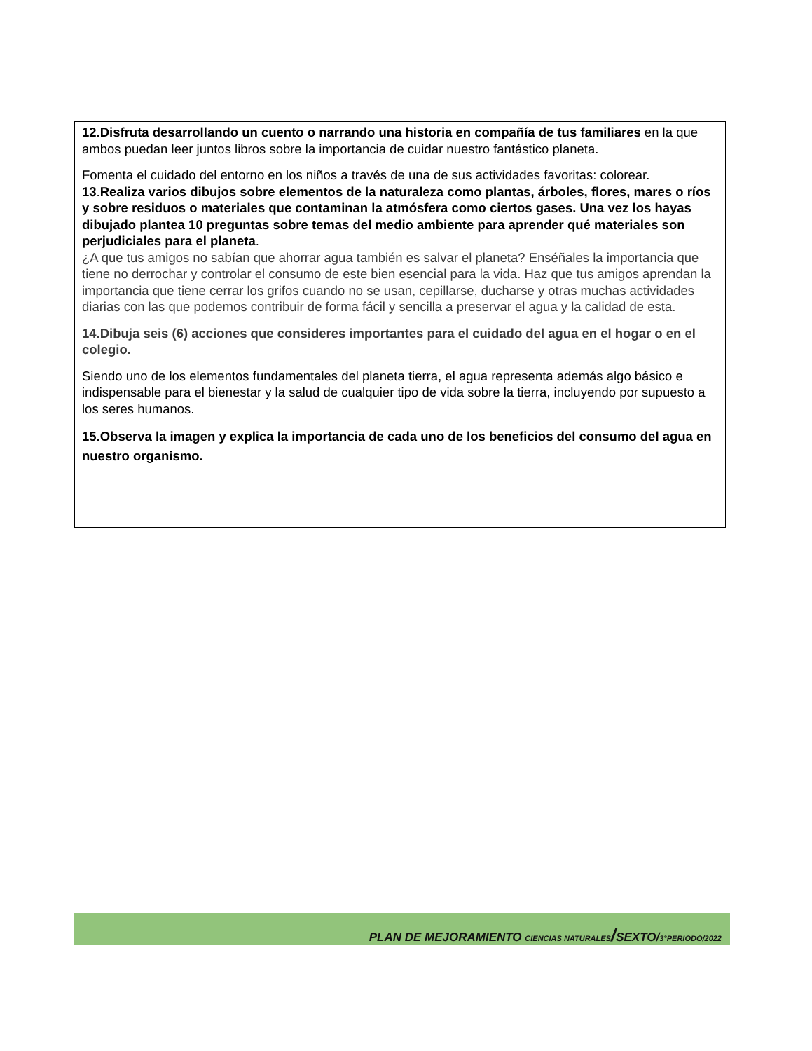12.Disfruta desarrollando un cuento o narrando una historia en compañía de tus familiares en la que ambos puedan leer juntos libros sobre la importancia de cuidar nuestro fantástico planeta.
Fomenta el cuidado del entorno en los niños a través de una de sus actividades favoritas: colorear.
13.Realiza varios dibujos sobre elementos de la naturaleza como plantas, árboles, flores, mares o ríos y sobre residuos o materiales que contaminan la atmósfera como ciertos gases. Una vez los hayas dibujado plantea 10 preguntas sobre temas del medio ambiente para aprender qué materiales son perjudiciales para el planeta.
¿A que tus amigos no sabían que ahorrar agua también es salvar el planeta? Enséñales la importancia que tiene no derrochar y controlar el consumo de este bien esencial para la vida. Haz que tus amigos aprendan la importancia que tiene cerrar los grifos cuando no se usan, cepillarse, ducharse y otras muchas actividades diarias con las que podemos contribuir de forma fácil y sencilla a preservar el agua y la calidad de esta.
14.Dibuja seis (6) acciones que consideres importantes para el cuidado del agua en el hogar o en el colegio.
Siendo uno de los elementos fundamentales del planeta tierra, el agua representa además algo básico e indispensable para el bienestar y la salud de cualquier tipo de vida sobre la tierra, incluyendo por supuesto a los seres humanos.
15.Observa la imagen y explica la importancia de cada uno de los beneficios del consumo del agua en nuestro organismo.
PLAN DE MEJORAMIENTO CIENCIAS NATURALES/SEXTO/3°PERIODO/2022